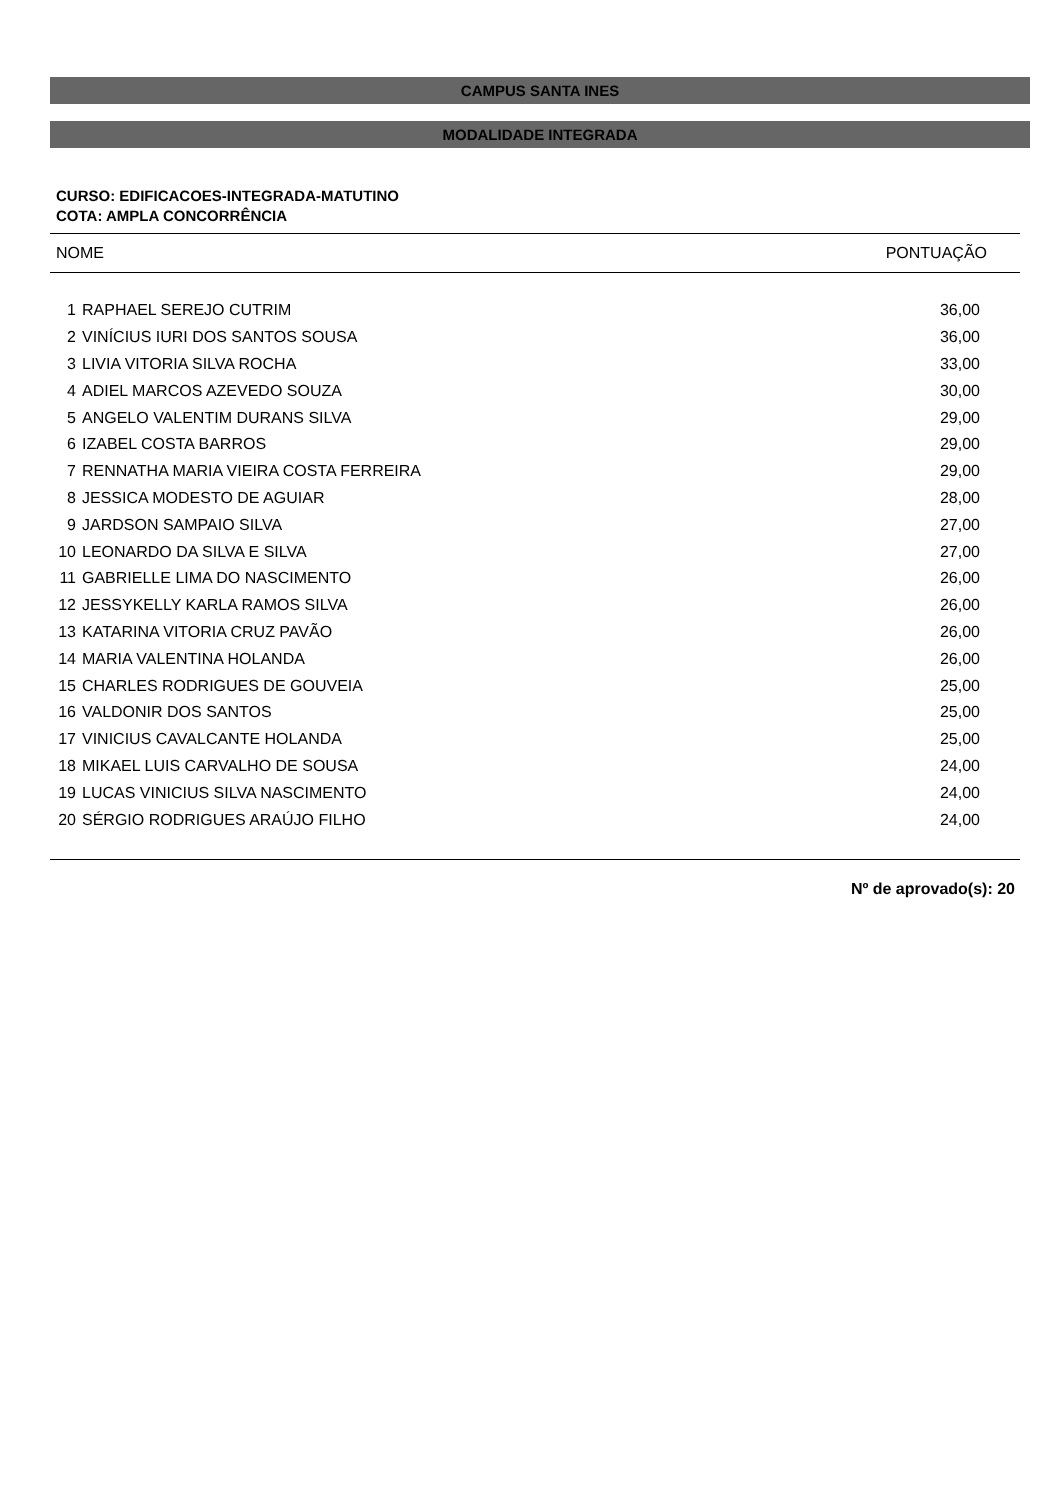CAMPUS SANTA INES
MODALIDADE INTEGRADA
CURSO: EDIFICACOES-INTEGRADA-MATUTINO
COTA: AMPLA CONCORRÊNCIA
| NOME | | PONTUAÇÃO |
| --- | --- | --- |
| 1 | RAPHAEL SEREJO CUTRIM | 36,00 |
| 2 | VINÍCIUS IURI DOS SANTOS SOUSA | 36,00 |
| 3 | LIVIA VITORIA SILVA ROCHA | 33,00 |
| 4 | ADIEL MARCOS AZEVEDO SOUZA | 30,00 |
| 5 | ANGELO VALENTIM DURANS SILVA | 29,00 |
| 6 | IZABEL COSTA BARROS | 29,00 |
| 7 | RENNATHA MARIA VIEIRA COSTA FERREIRA | 29,00 |
| 8 | JESSICA MODESTO DE AGUIAR | 28,00 |
| 9 | JARDSON SAMPAIO SILVA | 27,00 |
| 10 | LEONARDO DA SILVA E SILVA | 27,00 |
| 11 | GABRIELLE LIMA DO NASCIMENTO | 26,00 |
| 12 | JESSYKELLY KARLA RAMOS SILVA | 26,00 |
| 13 | KATARINA VITORIA CRUZ PAVÃO | 26,00 |
| 14 | MARIA VALENTINA HOLANDA | 26,00 |
| 15 | CHARLES RODRIGUES DE GOUVEIA | 25,00 |
| 16 | VALDONIR DOS SANTOS | 25,00 |
| 17 | VINICIUS CAVALCANTE HOLANDA | 25,00 |
| 18 | MIKAEL LUIS CARVALHO DE SOUSA | 24,00 |
| 19 | LUCAS VINICIUS SILVA NASCIMENTO | 24,00 |
| 20 | SÉRGIO RODRIGUES ARAÚJO FILHO | 24,00 |
Nº de aprovado(s): 20